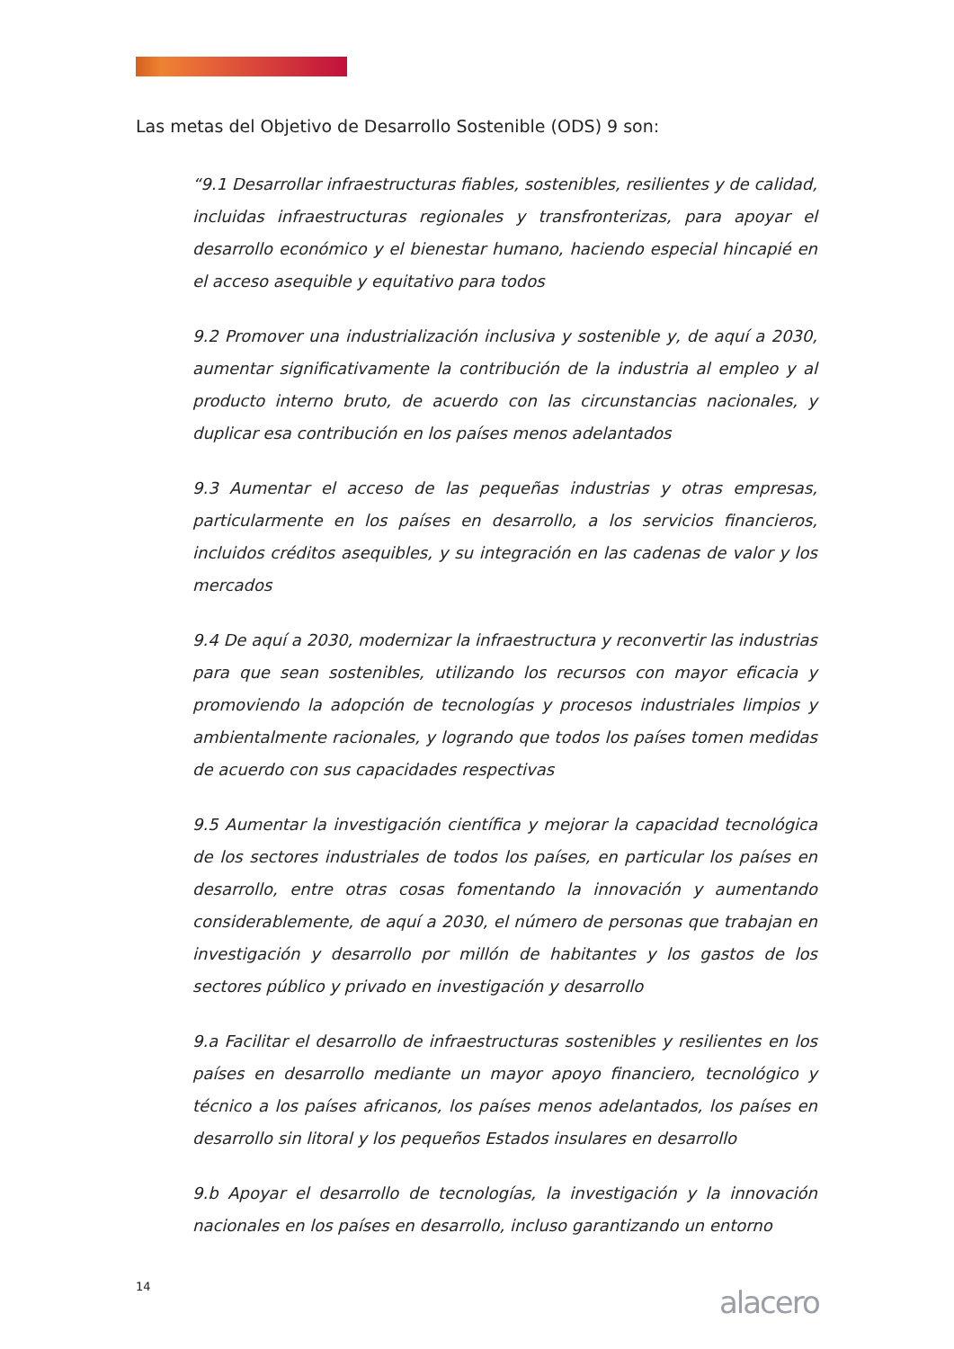Las metas del Objetivo de Desarrollo Sostenible (ODS) 9 son:
“9.1 Desarrollar infraestructuras fiables, sostenibles, resilientes y de calidad, incluidas infraestructuras regionales y transfronterizas, para apoyar el desarrollo económico y el bienestar humano, haciendo especial hincapié en el acceso asequible y equitativo para todos
9.2 Promover una industrialización inclusiva y sostenible y, de aquí a 2030, aumentar significativamente la contribución de la industria al empleo y al producto interno bruto, de acuerdo con las circunstancias nacionales, y duplicar esa contribución en los países menos adelantados
9.3 Aumentar el acceso de las pequeñas industrias y otras empresas, particularmente en los países en desarrollo, a los servicios financieros, incluidos créditos asequibles, y su integración en las cadenas de valor y los mercados
9.4 De aquí a 2030, modernizar la infraestructura y reconvertir las industrias para que sean sostenibles, utilizando los recursos con mayor eficacia y promoviendo la adopción de tecnologías y procesos industriales limpios y ambientalmente racionales, y logrando que todos los países tomen medidas de acuerdo con sus capacidades respectivas
9.5 Aumentar la investigación científica y mejorar la capacidad tecnológica de los sectores industriales de todos los países, en particular los países en desarrollo, entre otras cosas fomentando la innovación y aumentando considerablemente, de aquí a 2030, el número de personas que trabajan en investigación y desarrollo por millón de habitantes y los gastos de los sectores público y privado en investigación y desarrollo
9.a Facilitar el desarrollo de infraestructuras sostenibles y resilientes en los países en desarrollo mediante un mayor apoyo financiero, tecnológico y técnico a los países africanos, los países menos adelantados, los países en desarrollo sin litoral y los pequeños Estados insulares en desarrollo
9.b Apoyar el desarrollo de tecnologías, la investigación y la innovación nacionales en los países en desarrollo, incluso garantizando un entorno
14 alacero